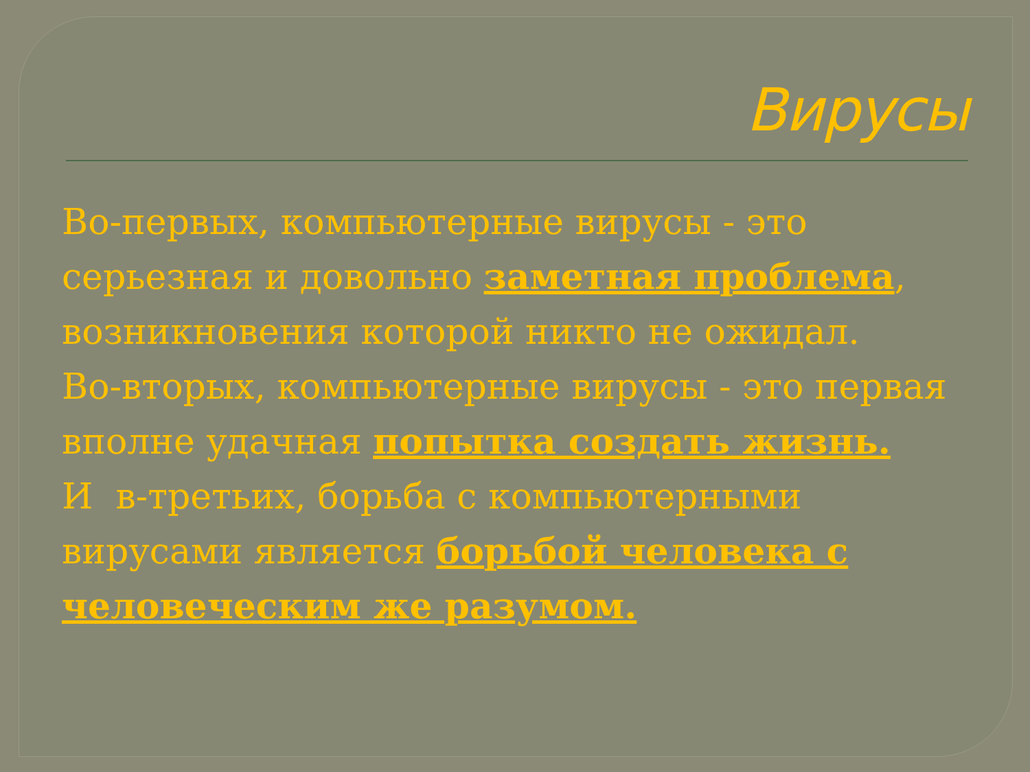Вирусы
Во-первых, компьютерные вирусы - это серьезная и довольно заметная проблема, возникновения которой никто не ожидал.
Во-вторых, компьютерные вирусы - это первая вполне удачная попытка создать жизнь.
И в-третьих, борьба с компьютерными вирусами является борьбой человека с человеческим же разумом.